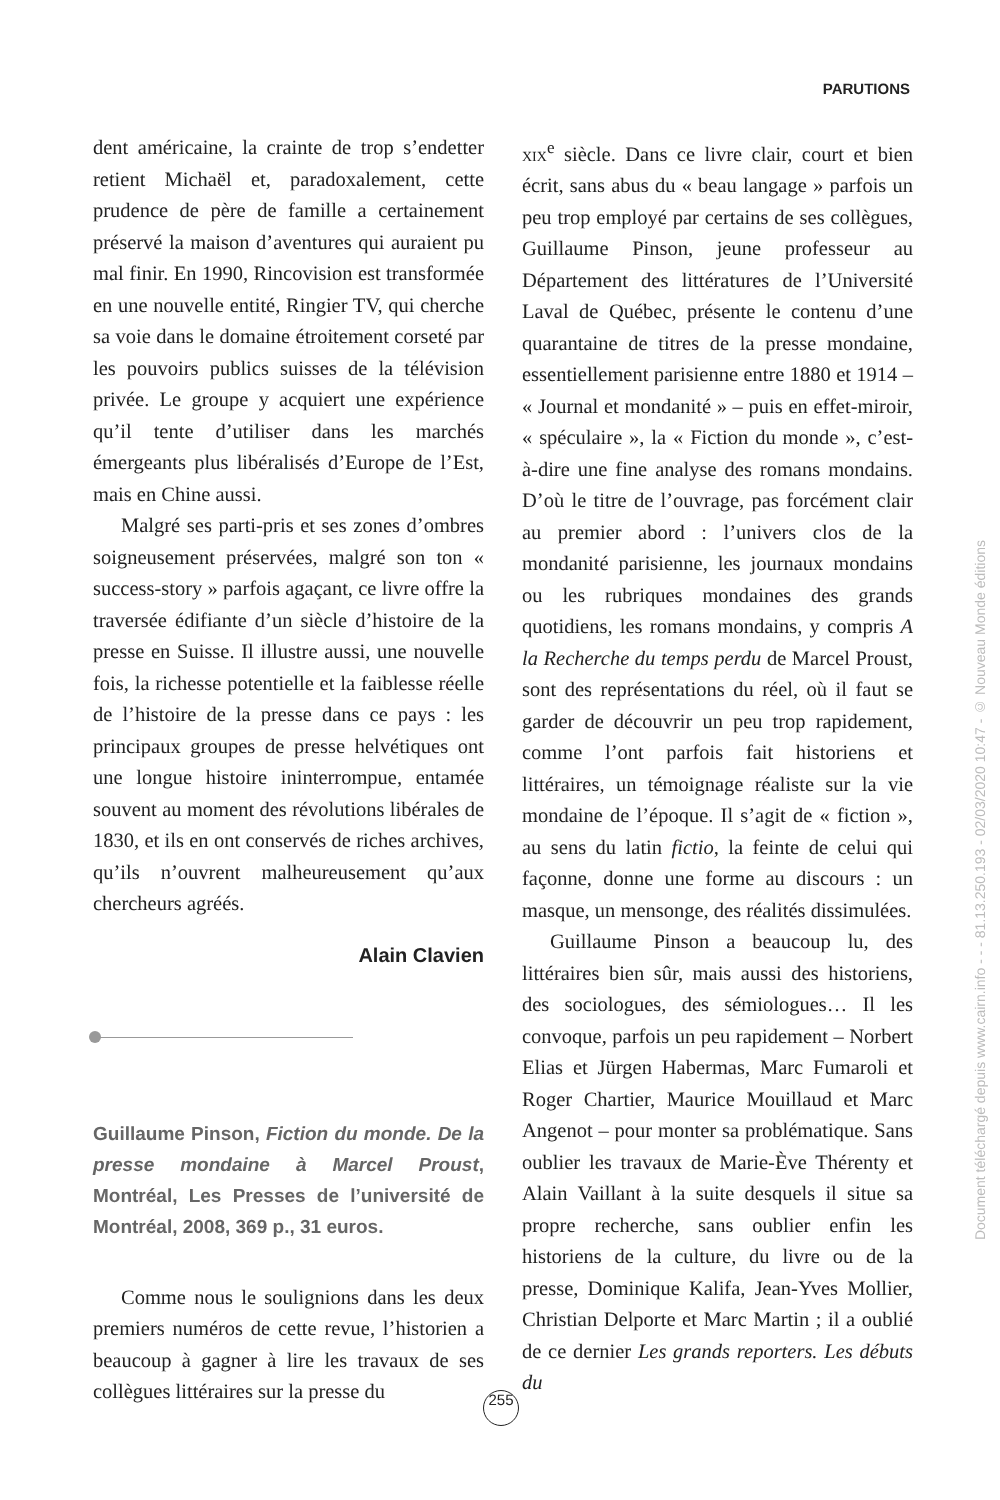PARUTIONS
dent américaine, la crainte de trop s’endetter retient Michaël et, paradoxalement, cette prudence de père de famille a certainement préservé la maison d’aventures qui auraient pu mal finir. En 1990, Rincovision est transformée en une nouvelle entité, Ringier TV, qui cherche sa voie dans le domaine étroitement corseté par les pouvoirs publics suisses de la télévision privée. Le groupe y acquiert une expérience qu’il tente d’utiliser dans les marchés émergeants plus libéralisés d’Europe de l’Est, mais en Chine aussi.
Malgré ses parti-pris et ses zones d’ombres soigneusement préservées, malgré son ton « success-story » parfois agaçant, ce livre offre la traversée édifiante d’un siècle d’histoire de la presse en Suisse. Il illustre aussi, une nouvelle fois, la richesse potentielle et la faiblesse réelle de l’histoire de la presse dans ce pays : les principaux groupes de presse helvétiques ont une longue histoire ininterrompue, entamée souvent au moment des révolutions libérales de 1830, et ils en ont conservés de riches archives, qu’ils n’ouvrent malheureusement qu’aux chercheurs agréés.
Alain Clavien
Guillaume Pinson, Fiction du monde. De la presse mondaine à Marcel Proust, Montréal, Les Presses de l’université de Montréal, 2008, 369 p., 31 euros.
Comme nous le soulignions dans les deux premiers numéros de cette revue, l’historien a beaucoup à gagner à lire les travaux de ses collègues littéraires sur la presse du
xix<sup>e</sup> siècle. Dans ce livre clair, court et bien écrit, sans abus du « beau langage » parfois un peu trop employé par certains de ses collègues, Guillaume Pinson, jeune professeur au Département des littératures de l’Université Laval de Québec, présente le contenu d’une quarantaine de titres de la presse mondaine, essentiellement parisienne entre 1880 et 1914 – « Journal et mondanité » – puis en effet-miroir, « spéculaire », la « Fiction du monde », c’est-à-dire une fine analyse des romans mondains. D’où le titre de l’ouvrage, pas forcément clair au premier abord : l’univers clos de la mondanité parisienne, les journaux mondains ou les rubriques mondaines des grands quotidiens, les romans mondains, y compris A la Recherche du temps perdu de Marcel Proust, sont des représentations du réel, où il faut se garder de découvrir un peu trop rapidement, comme l’ont parfois fait historiens et littéraires, un témoignage réaliste sur la vie mondaine de l’époque. Il s’agit de « fiction », au sens du latin fictio, la feinte de celui qui façonne, donne une forme au discours : un masque, un mensonge, des réalités dissimulées.
Guillaume Pinson a beaucoup lu, des littéraires bien sûr, mais aussi des historiens, des sociologues, des sémiologues… Il les convoque, parfois un peu rapidement – Norbert Elias et Jürgen Habermas, Marc Fumaroli et Roger Chartier, Maurice Mouillaud et Marc Angenot – pour monter sa problématique. Sans oublier les travaux de Marie-Ève Thérenty et Alain Vaillant à la suite desquels il situe sa propre recherche, sans oublier enfin les historiens de la culture, du livre ou de la presse, Dominique Kalifa, Jean-Yves Mollier, Christian Delporte et Marc Martin ; il a oublié de ce dernier Les grands reporters. Les débuts du
255
Document téléchargé depuis www.cairn.info - - - 81.13.250.193 - 02/03/2020 10:47 - © Nouveau Monde éditions